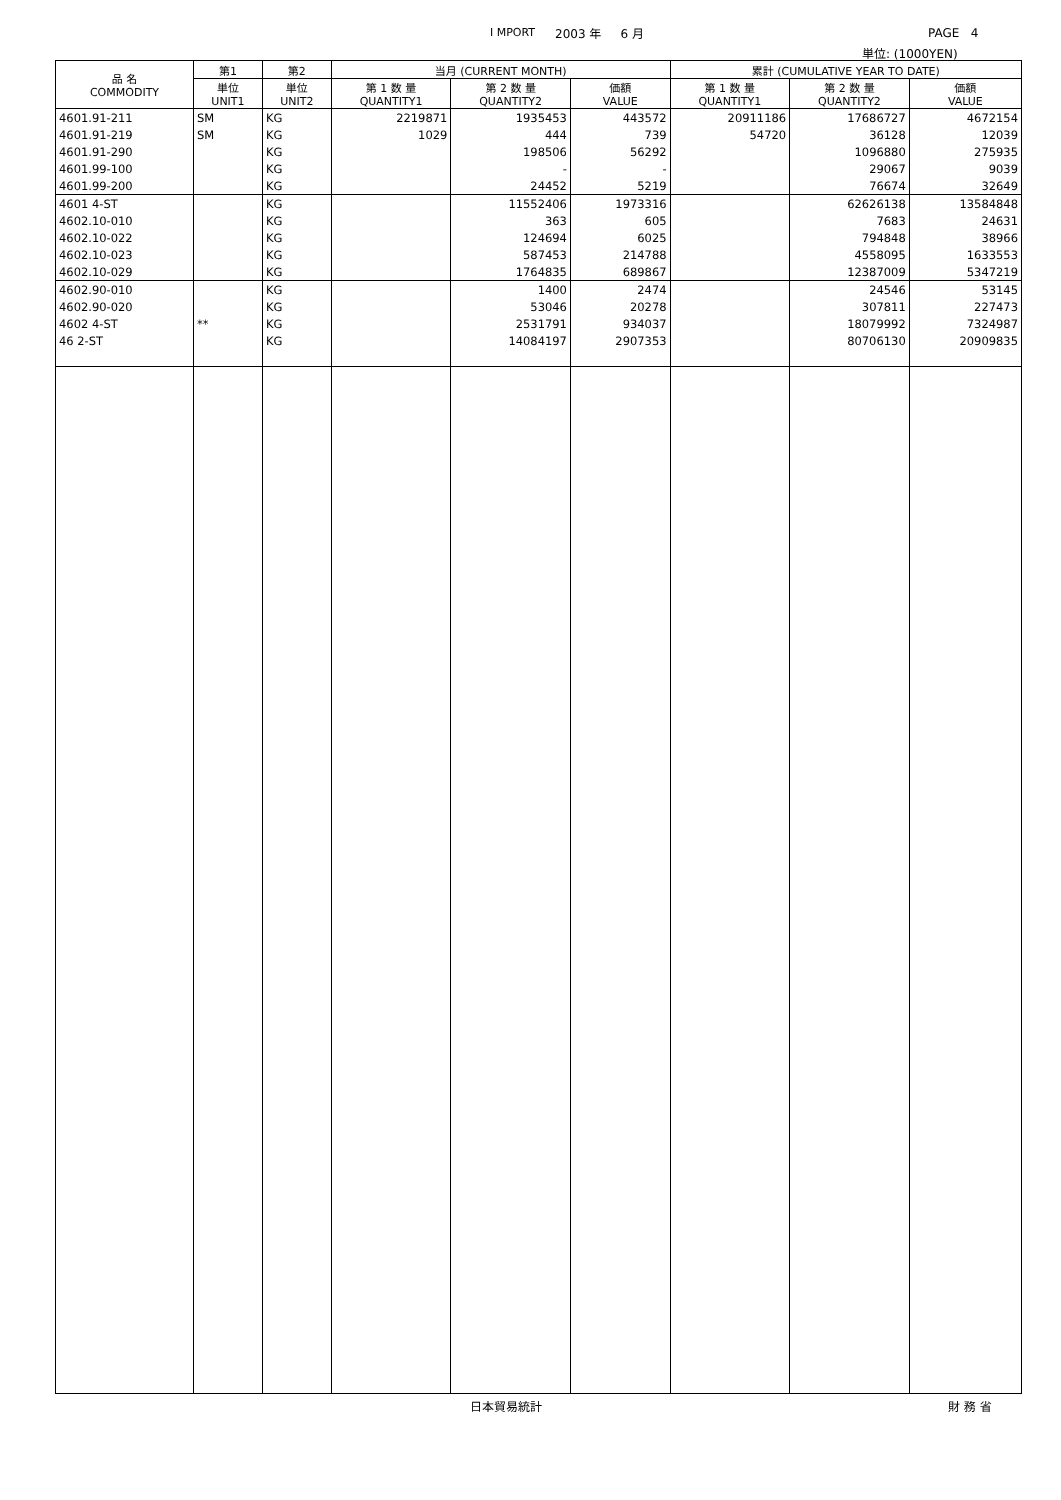I MPORT 2003 年 6 月 PAGE 4
単位: (1000YEN)
| 品 名 COMMODITY | 第1 | 第2 | 当月 (CURRENT MONTH) | | | 累計 (CUMULATIVE YEAR TO DATE) | | |
| --- | --- | --- | --- | --- | --- | --- | --- | --- |
| | 単位 UNIT1 | 単位 UNIT2 | 第 1 数 量 QUANTITY1 | 第 2 数 量 QUANTITY2 | 価額 VALUE | 第 1 数 量 QUANTITY1 | 第 2 数 量 QUANTITY2 | 価額 VALUE |
| 4601.91-211 | SM | KG | 2219871 | 1935453 | 443572 | 20911186 | 17686727 | 4672154 |
| 4601.91-219 | SM | KG | 1029 | 444 | 739 | 54720 | 36128 | 12039 |
| 4601.91-290 | | KG | | 198506 | 56292 | | 1096880 | 275935 |
| 4601.99-100 | | KG | | - | - | | 29067 | 9039 |
| 4601.99-200 | | KG | | 24452 | 5219 | | 76674 | 32649 |
| 4601 4-ST | | KG | | 11552406 | 1973316 | | 62626138 | 13584848 |
| 4602.10-010 | | KG | | 363 | 605 | | 7683 | 24631 |
| 4602.10-022 | | KG | | 124694 | 6025 | | 794848 | 38966 |
| 4602.10-023 | | KG | | 587453 | 214788 | | 4558095 | 1633553 |
| 4602.10-029 | | KG | | 1764835 | 689867 | | 12387009 | 5347219 |
| 4602.90-010 | | KG | | 1400 | 2474 | | 24546 | 53145 |
| 4602.90-020 | | KG | | 53046 | 20278 | | 307811 | 227473 |
| 4602 4-ST | ** | KG | | 2531791 | 934037 | | 18079992 | 7324987 |
| 46 2-ST | | KG | | 14084197 | 2907353 | | 80706130 | 20909835 |
日本貿易統計 財 務 省